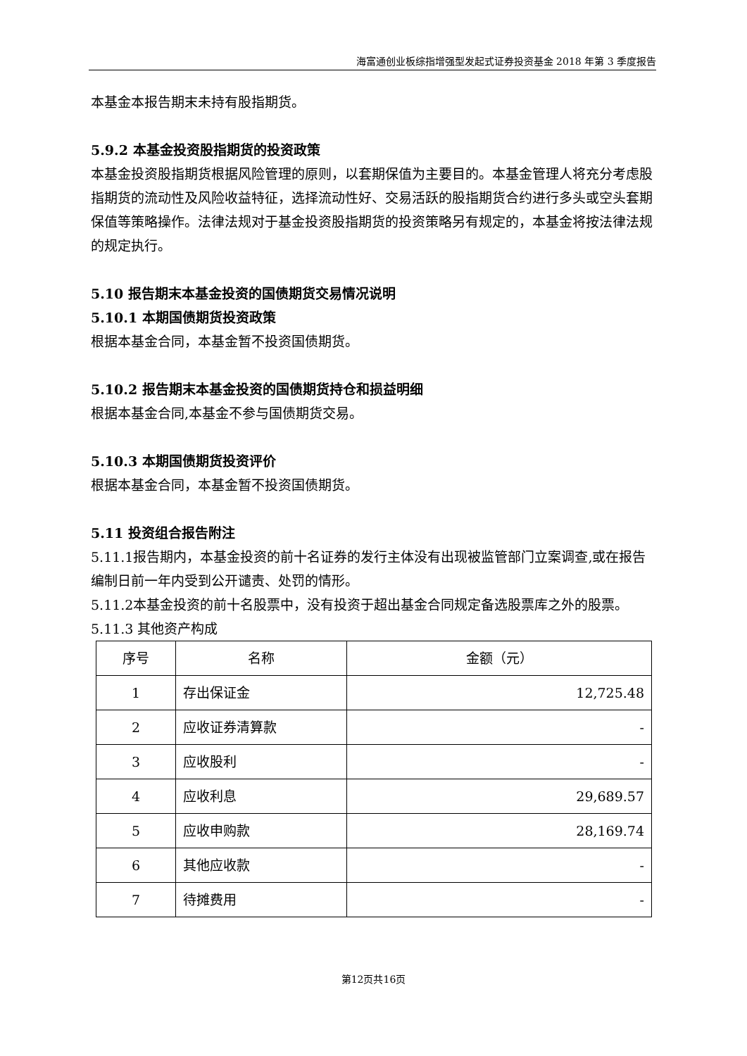海富通创业板综指增强型发起式证券投资基金 2018 年第 3 季度报告
本基金本报告期末未持有股指期货。
5.9.2 本基金投资股指期货的投资政策
本基金投资股指期货根据风险管理的原则，以套期保值为主要目的。本基金管理人将充分考虑股指期货的流动性及风险收益特征，选择流动性好、交易活跃的股指期货合约进行多头或空头套期保值等策略操作。法律法规对于基金投资股指期货的投资策略另有规定的，本基金将按法律法规的规定执行。
5.10 报告期末本基金投资的国债期货交易情况说明
5.10.1 本期国债期货投资政策
根据本基金合同，本基金暂不投资国债期货。
5.10.2 报告期末本基金投资的国债期货持仓和损益明细
根据本基金合同,本基金不参与国债期货交易。
5.10.3 本期国债期货投资评价
根据本基金合同，本基金暂不投资国债期货。
5.11 投资组合报告附注
5.11.1报告期内，本基金投资的前十名证券的发行主体没有出现被监管部门立案调查,或在报告编制日前一年内受到公开谴责、处罚的情形。
5.11.2本基金投资的前十名股票中，没有投资于超出基金合同规定备选股票库之外的股票。
5.11.3 其他资产构成
| 序号 | 名称 | 金额（元） |
| --- | --- | --- |
| 1 | 存出保证金 | 12,725.48 |
| 2 | 应收证券清算款 | - |
| 3 | 应收股利 | - |
| 4 | 应收利息 | 29,689.57 |
| 5 | 应收申购款 | 28,169.74 |
| 6 | 其他应收款 | - |
| 7 | 待摊费用 | - |
第12页共16页